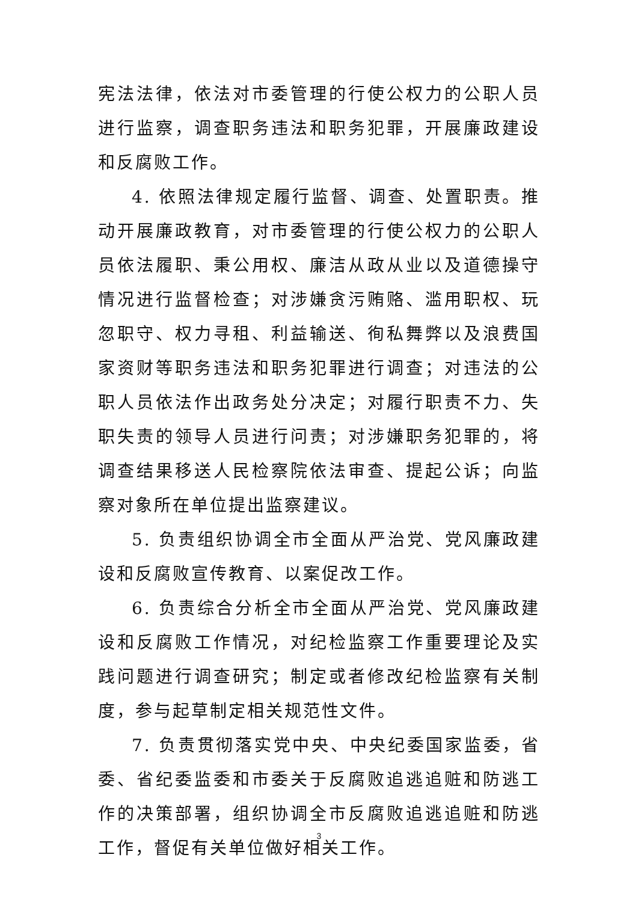宪法法律，依法对市委管理的行使公权力的公职人员进行监察，调查职务违法和职务犯罪，开展廉政建设和反腐败工作。
4. 依照法律规定履行监督、调查、处置职责。推动开展廉政教育，对市委管理的行使公权力的公职人员依法履职、秉公用权、廉洁从政从业以及道德操守情况进行监督检查；对涉嫌贪污贿赂、滥用职权、玩忽职守、权力寻租、利益输送、徇私舞弊以及浪费国家资财等职务违法和职务犯罪进行调查；对违法的公职人员依法作出政务处分决定；对履行职责不力、失职失责的领导人员进行问责；对涉嫌职务犯罪的，将调查结果移送人民检察院依法审查、提起公诉；向监察对象所在单位提出监察建议。
5. 负责组织协调全市全面从严治党、党风廉政建设和反腐败宣传教育、以案促改工作。
6. 负责综合分析全市全面从严治党、党风廉政建设和反腐败工作情况，对纪检监察工作重要理论及实践问题进行调查研究；制定或者修改纪检监察有关制度，参与起草制定相关规范性文件。
7. 负责贯彻落实党中央、中央纪委国家监委，省委、省纪委监委和市委关于反腐败追逃追赃和防逃工作的决策部署，组织协调全市反腐败追逃追赃和防逃工作，督促有关单位做好相关工作。
3